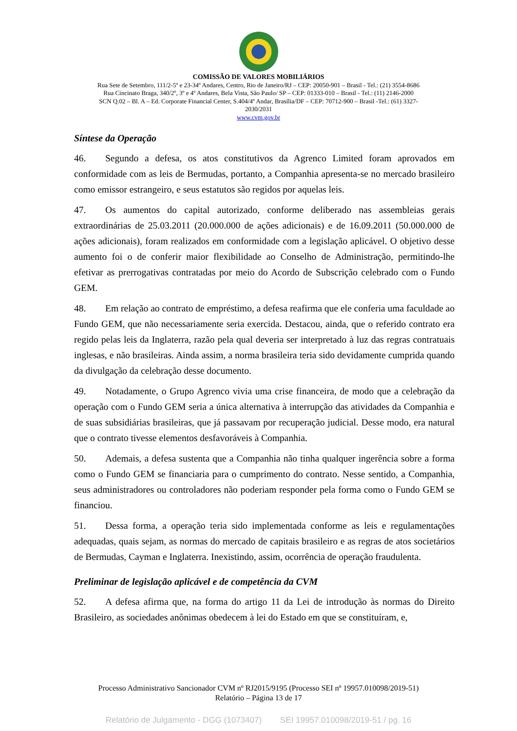COMISSÃO DE VALORES MOBILIÁRIOS
Rua Sete de Setembro, 111/2-5º e 23-34º Andares, Centro, Rio de Janeiro/RJ – CEP: 20050-901 – Brasil - Tel.: (21) 3554-8686
Rua Cincinato Braga, 340/2º, 3º e 4º Andares, Bela Vista, São Paulo/ SP – CEP: 01333-010 – Brasil - Tel.: (11) 2146-2000
SCN Q.02 – Bl. A – Ed. Corporate Financial Center, S.404/4º Andar, Brasília/DF – CEP: 70712-900 – Brasil -Tel.: (61) 3327-
2030/2031
www.cvm.gov.br
Síntese da Operação
46. Segundo a defesa, os atos constitutivos da Agrenco Limited foram aprovados em conformidade com as leis de Bermudas, portanto, a Companhia apresenta-se no mercado brasileiro como emissor estrangeiro, e seus estatutos são regidos por aquelas leis.
47. Os aumentos do capital autorizado, conforme deliberado nas assembleias gerais extraordinárias de 25.03.2011 (20.000.000 de ações adicionais) e de 16.09.2011 (50.000.000 de ações adicionais), foram realizados em conformidade com a legislação aplicável. O objetivo desse aumento foi o de conferir maior flexibilidade ao Conselho de Administração, permitindo-lhe efetivar as prerrogativas contratadas por meio do Acordo de Subscrição celebrado com o Fundo GEM.
48. Em relação ao contrato de empréstimo, a defesa reafirma que ele conferia uma faculdade ao Fundo GEM, que não necessariamente seria exercida. Destacou, ainda, que o referido contrato era regido pelas leis da Inglaterra, razão pela qual deveria ser interpretado à luz das regras contratuais inglesas, e não brasileiras. Ainda assim, a norma brasileira teria sido devidamente cumprida quando da divulgação da celebração desse documento.
49. Notadamente, o Grupo Agrenco vivia uma crise financeira, de modo que a celebração da operação com o Fundo GEM seria a única alternativa à interrupção das atividades da Companhia e de suas subsidiárias brasileiras, que já passavam por recuperação judicial. Desse modo, era natural que o contrato tivesse elementos desfavoráveis à Companhia.
50. Ademais, a defesa sustenta que a Companhia não tinha qualquer ingerência sobre a forma como o Fundo GEM se financiaria para o cumprimento do contrato. Nesse sentido, a Companhia, seus administradores ou controladores não poderiam responder pela forma como o Fundo GEM se financiou.
51. Dessa forma, a operação teria sido implementada conforme as leis e regulamentações adequadas, quais sejam, as normas do mercado de capitais brasileiro e as regras de atos societários de Bermudas, Cayman e Inglaterra. Inexistindo, assim, ocorrência de operação fraudulenta.
Preliminar de legislação aplicável e de competência da CVM
52. A defesa afirma que, na forma do artigo 11 da Lei de introdução às normas do Direito Brasileiro, as sociedades anônimas obedecem à lei do Estado em que se constituíram, e,
Processo Administrativo Sancionador CVM nº RJ2015/9195 (Processo SEI nº 19957.010098/2019-51)
Relatório – Página 13 de 17
Relatório de Julgamento - DGG (1073407) SEI 19957.010098/2019-51 / pg. 16